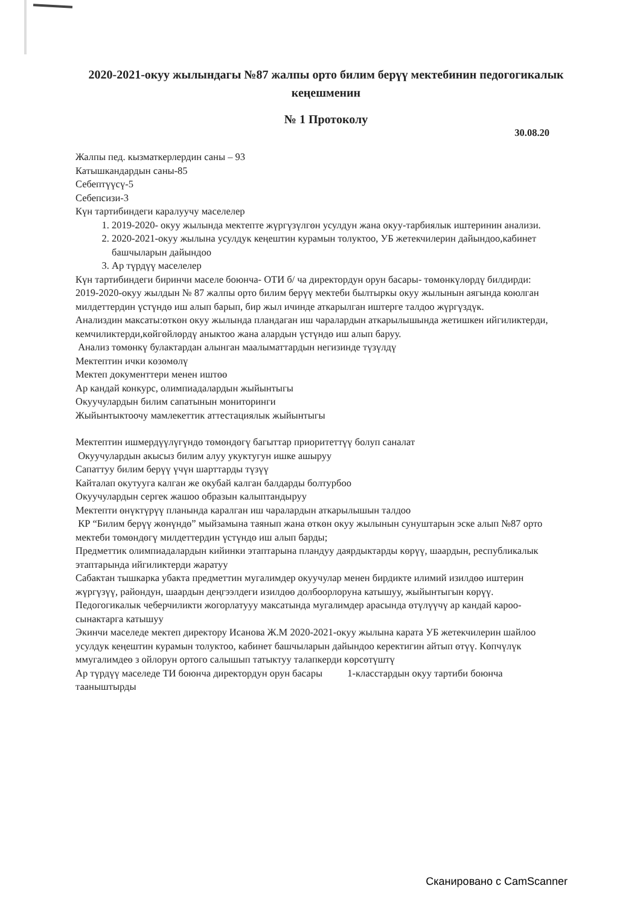2020-2021-окуу жылындагы №87 жалпы орто билим берүү мектебинин педогогикалык кеңешменин
№ 1 Протоколу
30.08.20
Жалпы пед. кызматкерлердин саны – 93
Катышкандардын саны-85
Себептүүсү-5
Себепсизи-3
Күн тартибиндеги каралуучу маселелер
1. 2019-2020- окуу жылында мектепте жүргүзүлгөн усулдун жана окуу-тарбиялык иштеринин анализи.
2. 2020-2021-окуу жылына усулдук кеңештин курамын толуктоо, УБ жетекчилерин дайындоо,кабинет башчыларын дайындоо
3. Ар түрдүү маселелер
Күн тартибиндеги биринчи маселе боюнча- ОТИ б/ ча директордун орун басары- төмөнкүлөрдү билдирди:
2019-2020-окуу жылдын № 87 жалпы орто билим берүү мектеби былтыркы окуу жылынын аягында коюлган милдеттердин үстүндө иш алып барып, бир жыл ичинде аткарылган иштерге талдоо жүргүздүк.
Анализдин максаты:өткөн окуу жылында пландаган иш чаралардын аткарылышында жетишкен ийгиликтерди, кемчиликтерди,көйгөйлөрдү аныктоо жана алардын үстүндө иш алып баруу.
Анализ төмөнкү булактардан алынган маалыматтардын негизинде түзүлдү
Мектептин ички көзөмөлү
Мектеп документтери менен иштөө
Ар кандай конкурс, олимпиадалардын жыйынтыгы
Окуучулардын билим сапатынын мониторинги
Жыйынтыктоочу мамлекеттик аттестациялык жыйынтыгы
Мектептин ишмердүүлүгүндө төмөндөгү багыттар приоритеттүү болуп саналат
Окуучулардын акысыз билим алуу укуктугун ишке ашыруу
Сапаттуу билим берүү үчүн шарттарды түзүү
Кайталап окутууга калган же окубай калган балдарды болтурбоо
Окуучулардын сергек жашоо образын калыптандыруу
Мектепти өнүктүрүү планында каралган иш чаралардын аткарылышын талдоо
КР “Билим берүү жөнүндө” мыйзамына таянып жана өткөн окуу жылынын сунуштарын эске алып №87 орто мектеби төмөндөгү милдеттердин үстүндө иш алып барды;
Предметтик олимпиадалардын кийинки этаптарына пландуу даярдыктарды көрүү, шаардын, республикалык этаптарында ийгиликтерди жаратуу
Сабактан тышкарка убакта предметтин мугалимдер окуучулар менен бирдикте илимий изилдөө иштерин жүргүзүү, райондун, шаардын деңгээлдеги изилдөө долбоорлоруна катышуу, жыйынтыгын көрүү.
Педогогикалык чеберчиликти жогорлатууу максатында мугалимдер арасында өтүлүүчү ар кандай кароо- сынактарга катышуу
Экинчи маселеде мектеп директору Исанова Ж.М 2020-2021-окуу жылына карата УБ жетекчилерин шайлоо усулдук кеңештин курамын толуктоо, кабинет башчыларын дайындоо керектигин айтып өтүү. Көпчүлүк ммугалимдеө з ойлорун ортого салышып татыктуу талапкерди көрсөтүштү
Ар түрдүү маселеде ТИ боюнча директордун орун басары 1-класстардын окуу тартиби боюнча тааныштырды
Сканировано с CamScanner